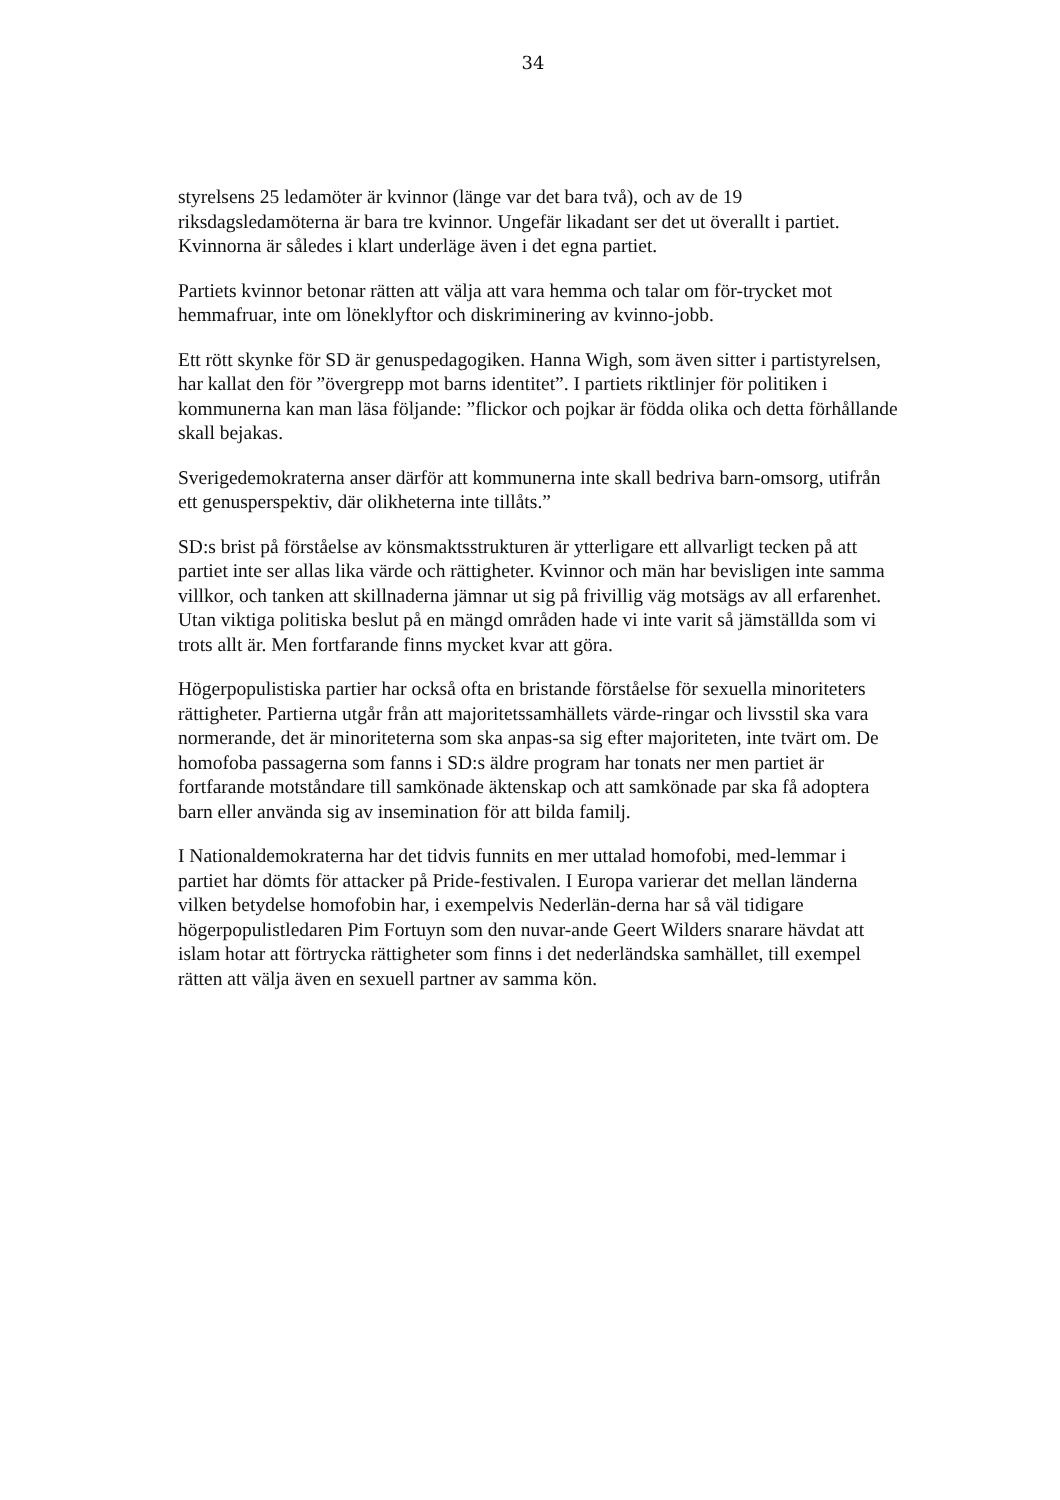34
styrelsens 25 ledamöter är kvinnor (länge var det bara två), och av de 19 riksdagsledamöterna är bara tre kvinnor. Ungefär likadant ser det ut överallt i partiet. Kvinnorna är således i klart underläge även i det egna partiet.
Partiets kvinnor betonar rätten att välja att vara hemma och talar om för-trycket mot hemmafruar, inte om löneklyftor och diskriminering av kvinno-jobb.
Ett rött skynke för SD är genuspedagogiken. Hanna Wigh, som även sitter i partistyrelsen, har kallat den för ”övergrepp mot barns identitet”. I partiets riktlinjer för politiken i kommunerna kan man läsa följande: ”flickor och pojkar är födda olika och detta förhållande skall bejakas.
Sverigedemokraterna anser därför att kommunerna inte skall bedriva barn-omsorg, utifrån ett genusperspektiv, där olikheterna inte tillåts.”
SD:s brist på förståelse av könsmaktsstrukturen är ytterligare ett allvarligt tecken på att partiet inte ser allas lika värde och rättigheter. Kvinnor och män har bevisligen inte samma villkor, och tanken att skillnaderna jämnar ut sig på frivillig väg motsägs av all erfarenhet. Utan viktiga politiska beslut på en mängd områden hade vi inte varit så jämställda som vi trots allt är. Men fortfarande finns mycket kvar att göra.
Högerpopulistiska partier har också ofta en bristande förståelse för sexuella minoriteters rättigheter. Partierna utgår från att majoritetssamhällets värde-ringar och livsstil ska vara normerande, det är minoriteterna som ska anpas-sa sig efter majoriteten, inte tvärt om. De homofoba passagerna som fanns i SD:s äldre program har tonats ner men partiet är fortfarande motståndare till samkönade äktenskap och att samkönade par ska få adoptera barn eller använda sig av insemination för att bilda familj.
I Nationaldemokraterna har det tidvis funnits en mer uttalad homofobi, med-lemmar i partiet har dömts för attacker på Pride-festivalen. I Europa varierar det mellan länderna vilken betydelse homofobin har, i exempelvis Nederlän-derna har så väl tidigare högerpopulistledaren Pim Fortuyn som den nuvar-ande Geert Wilders snarare hävdat att islam hotar att förtrycka rättigheter som finns i det nederländska samhället, till exempel rätten att välja även en sexuell partner av samma kön.